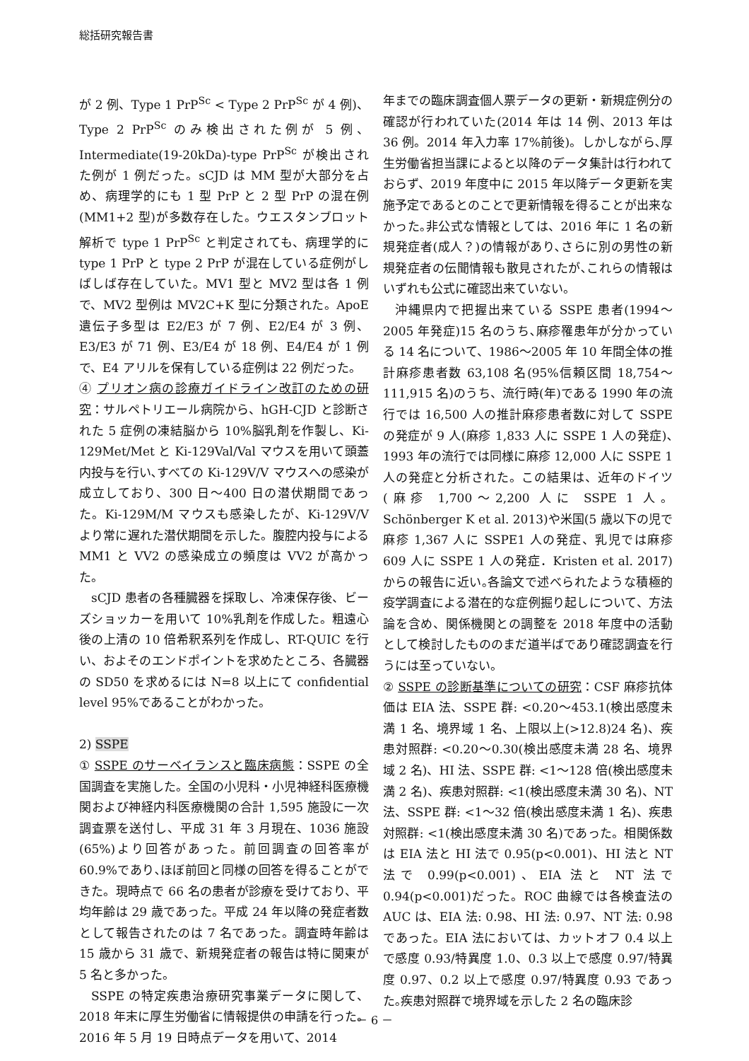総括研究報告書
が 2 例、Type 1 PrP<sup>Sc</sup> < Type 2 PrP<sup>Sc</sup> が 4 例)、Type 2 PrP<sup>Sc</sup> のみ検出された例が 5 例、Intermediate(19-20kDa)-type PrP<sup>Sc</sup> が検出された例が 1 例だった。sCJD は MM 型が大部分を占め、病理学的にも 1 型 PrP と 2 型 PrP の混在例(MM1+2 型)が多数存在した。ウエスタンブロット解析で type 1 PrP<sup>Sc</sup> と判定されても、病理学的に type 1 PrP と type 2 PrP が混在している症例がしばしば存在していた。MV1 型と MV2 型は各 1 例で、MV2 型例は MV2C+K 型に分類された。ApoE 遺伝子多型は E2/E3 が 7 例、E2/E4 が 3 例、E3/E3 が 71 例、E3/E4 が 18 例、E4/E4 が 1 例で、E4 アリルを保有している症例は 22 例だった。
④ プリオン病の診療ガイドライン改訂のための研究：サルペトリエール病院から、hGH-CJD と診断された 5 症例の凍結脳から 10%脳乳剤を作製し、Ki-129Met/Met と Ki-129Val/Val マウスを用いて頭蓋内投与を行い､すべての Ki-129V/V マウスへの感染が成立しており、300 日～400 日の潜伏期間であった。Ki-129M/M マウスも感染したが、Ki-129V/V より常に遅れた潜伏期間を示した。腹腔内投与による MM1 と VV2 の感染成立の頻度は VV2 が高かった。
sCJD 患者の各種臓器を採取し、冷凍保存後、ビーズショッカーを用いて 10%乳剤を作成した。粗遠心後の上清の 10 倍希釈系列を作成し、RT-QUIC を行い、およそのエンドポイントを求めたところ、各臓器の SD50 を求めるには N=8 以上にて confidential level 95%であることがわかった。
2) SSPE
① SSPE のサーベイランスと臨床病態：SSPE の全国調査を実施した。全国の小児科・小児神経科医療機関および神経内科医療機関の合計 1,595 施設に一次調査票を送付し、平成 31 年 3 月現在、1036 施設(65%)より回答があった。前回調査の回答率が 60.9%であり､ほぼ前回と同様の回答を得ることができた。現時点で 66 名の患者が診療を受けており、平均年齢は 29 歳であった。平成 24 年以降の発症者数として報告されたのは 7 名であった。調査時年齢は 15 歳から 31 歳で、新規発症者の報告は特に関東が 5 名と多かった。
SSPE の特定疾患治療研究事業データに関して、2018 年末に厚生労働省に情報提供の申請を行った。2016 年 5 月 19 日時点データを用いて、2014
年までの臨床調査個人票データの更新・新規症例分の確認が行われていた(2014 年は 14 例、2013 年は 36 例。2014 年入力率 17%前後)。しかしながら､厚生労働省担当課によると以降のデータ集計は行われておらず、2019 年度中に 2015 年以降データ更新を実施予定であるとのことで更新情報を得ることが出来なかった｡非公式な情報としては、2016 年に 1 名の新規発症者(成人？)の情報があり､さらに別の男性の新規発症者の伝聞情報も散見されたが､これらの情報はいずれも公式に確認出来ていない。
沖縄県内で把握出来ている SSPE 患者(1994～2005 年発症)15 名のうち､麻疹罹患年が分かっている 14 名について、1986～2005 年 10 年間全体の推計麻疹患者数 63,108 名(95%信頼区間 18,754～111,915 名)のうち、流行時(年)である 1990 年の流行では 16,500 人の推計麻疹患者数に対して SSPE の発症が 9 人(麻疹 1,833 人に SSPE 1 人の発症)､1993 年の流行では同様に麻疹 12,000 人に SSPE 1 人の発症と分析された。この結果は、近年のドイツ(麻疹 1,700～2,200 人に SSPE 1 人。Schönberger K et al. 2013)や米国(5 歳以下の児で麻疹 1,367 人に SSPE1 人の発症、乳児では麻疹 609 人に SSPE 1 人の発症．Kristen et al. 2017)からの報告に近い｡各論文で述べられたような積極的疫学調査による潜在的な症例掘り起しについて、方法論を含め、関係機関との調整を 2018 年度中の活動として検討したもののまだ道半ばであり確認調査を行うには至っていない。
② SSPE の診断基準についての研究：CSF 麻疹抗体価は EIA 法、SSPE 群: <0.20～453.1(検出感度未満 1 名、境界域 1 名、上限以上(>12.8)24 名)、疾患対照群: <0.20～0.30(検出感度未満 28 名、境界域 2 名)、HI 法、SSPE 群: <1～128 倍(検出感度未満 2 名)、疾患対照群: <1(検出感度未満 30 名)、NT 法、SSPE 群: <1～32 倍(検出感度未満 1 名)、疾患対照群: <1(検出感度未満 30 名)であった。相関係数は EIA 法と HI 法で 0.95(p<0.001)、HI 法と NT 法で 0.99(p<0.001)、EIA 法と NT 法で 0.94(p<0.001)だった。ROC 曲線では各検査法の AUC は、EIA 法: 0.98、HI 法: 0.97、NT 法: 0.98 であった。EIA 法においては、カットオフ 0.4 以上で感度 0.93/特異度 1.0、0.3 以上で感度 0.97/特異度 0.97、0.2 以上で感度 0.97/特異度 0.93 であった｡疾患対照群で境界域を示した 2 名の臨床診
－ 6 －